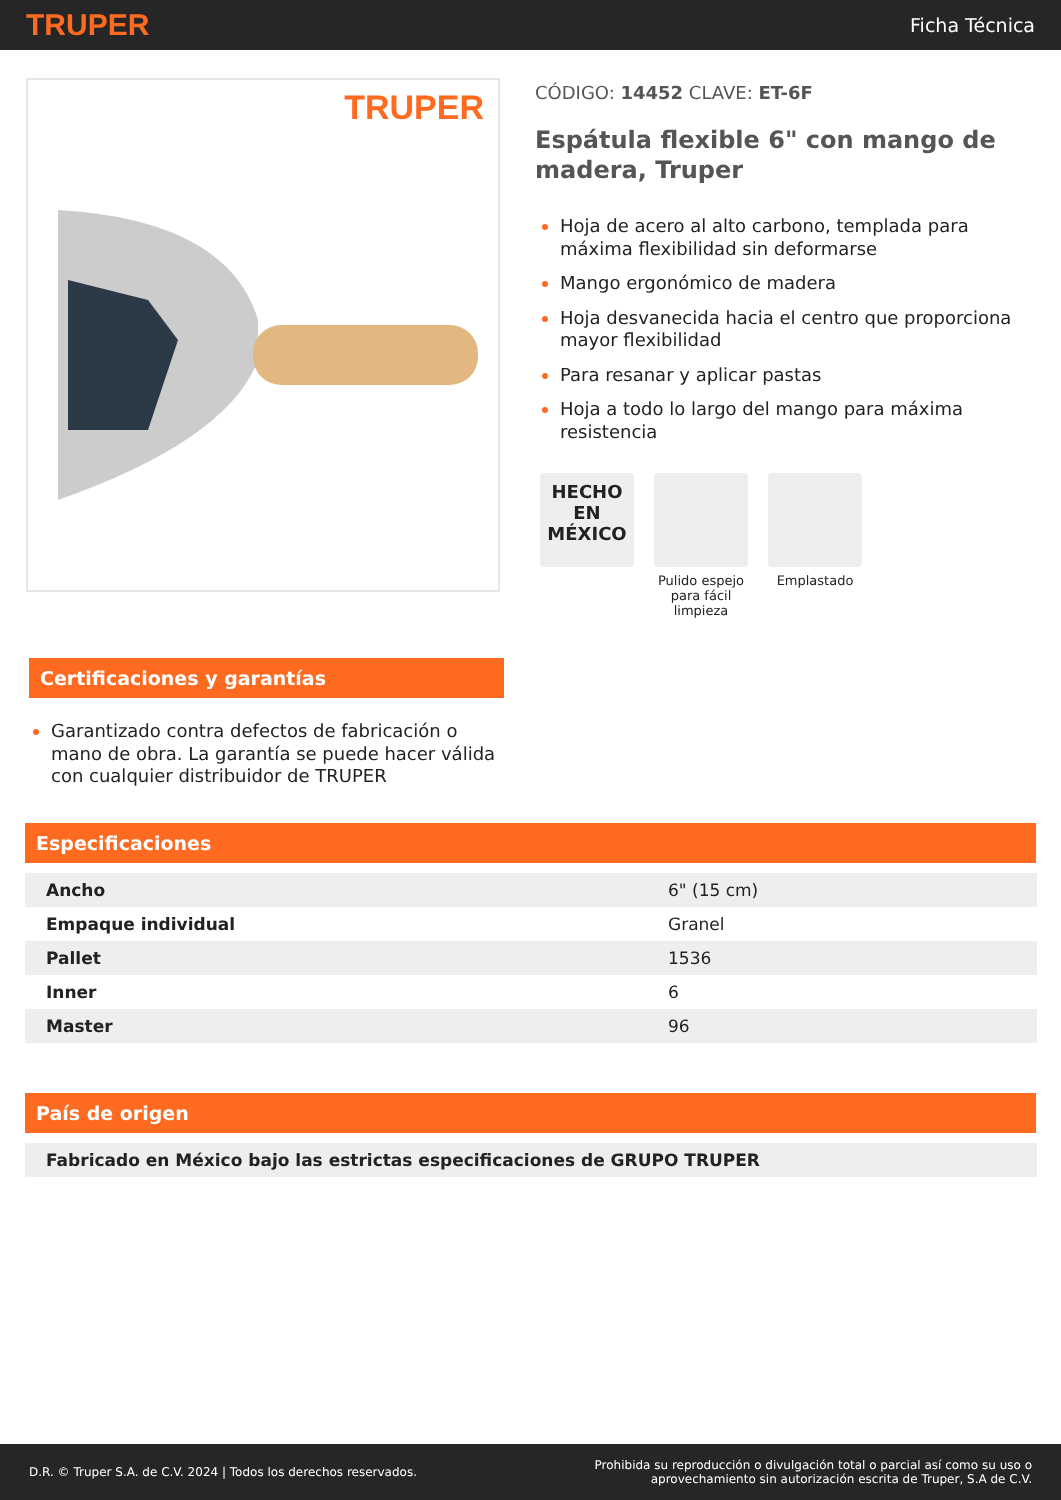TRUPER Ficha Técnica
TRUPER
CÓDIGO: 14452 CLAVE: ET-6F
Espátula flexible 6" con mango de madera, Truper
Hoja de acero al alto carbono, templada para máxima flexibilidad sin deformarse
Mango ergonómico de madera
Hoja desvanecida hacia el centro que proporciona mayor flexibilidad
Para resanar y aplicar pastas
Hoja a todo lo largo del mango para máxima resistencia
HECHO
EN
MÉXICO
Pulido espejo para fácil limpieza
Emplastado
Certificaciones y garantías
Garantizado contra defectos de fabricación o mano de obra. La garantía se puede hacer válida con cualquier distribuidor de TRUPER
Especificaciones
| Ancho | 6" (15 cm) |
| Empaque individual | Granel |
| Pallet | 1536 |
| Inner | 6 |
| Master | 96 |
País de origen
| Fabricado en México bajo las estrictas especificaciones de GRUPO TRUPER |
D.R. © Truper S.A. de C.V. 2024 | Todos los derechos reservados. Prohibida su reproducción o divulgación total o parcial así como su uso o
aprovechamiento sin autorización escrita de Truper, S.A de C.V.